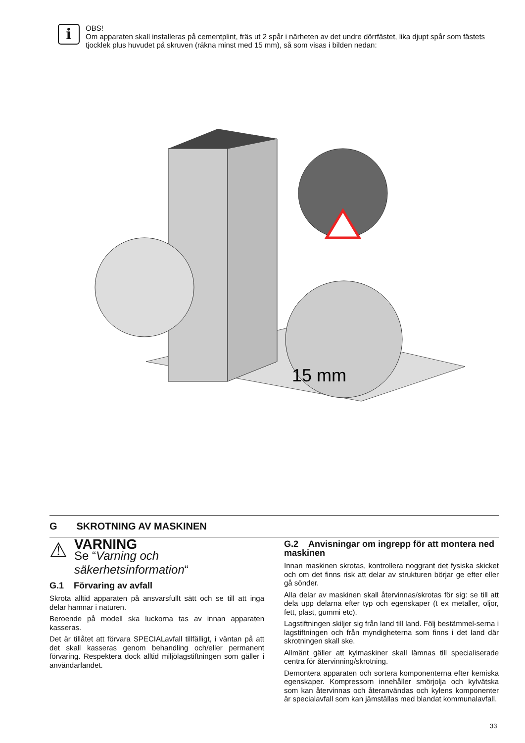i
OBS!
Om apparaten skall installeras på cementplint, fräs ut 2 spår i närheten av det undre dörrfästet, lika djupt spår som fästets tjocklek plus huvudet på skruven (räkna minst med 15 mm), så som visas i bilden nedan:
15 mm
G SKROTNING AV MASKINEN
⚠
VARNING
Se “Varning och säkerhetsinformation“
G.1 Förvaring av avfall
Skrota alltid apparaten på ansvarsfullt sätt och se till att inga delar hamnar i naturen.
Beroende på modell ska luckorna tas av innan apparaten kasseras.
Det är tillåtet att förvara SPECIALavfall tillfälligt, i väntan på att det skall kasseras genom behandling och/eller permanent förvaring. Respektera dock alltid miljölagstiftningen som gäller i användarlandet.
G.2 Anvisningar om ingrepp för att montera ned maskinen
Innan maskinen skrotas, kontrollera noggrant det fysiska skicket och om det finns risk att delar av strukturen börjar ge efter eller gå sönder.
Alla delar av maskinen skall återvinnas/skrotas för sig: se till att dela upp delarna efter typ och egenskaper (t ex metaller, oljor, fett, plast, gummi etc).
Lagstiftningen skiljer sig från land till land. Följ bestämmel-serna i lagstiftningen och från myndigheterna som finns i det land där skrotningen skall ske.
Allmänt gäller att kylmaskiner skall lämnas till specialiserade centra för återvinning/skrotning.
Demontera apparaten och sortera komponenterna efter kemiska egenskaper. Kompressorn innehåller smörjolja och kylvätska som kan återvinnas och återanvändas och kylens komponenter är specialavfall som kan jämställas med blandat kommunalavfall.
33